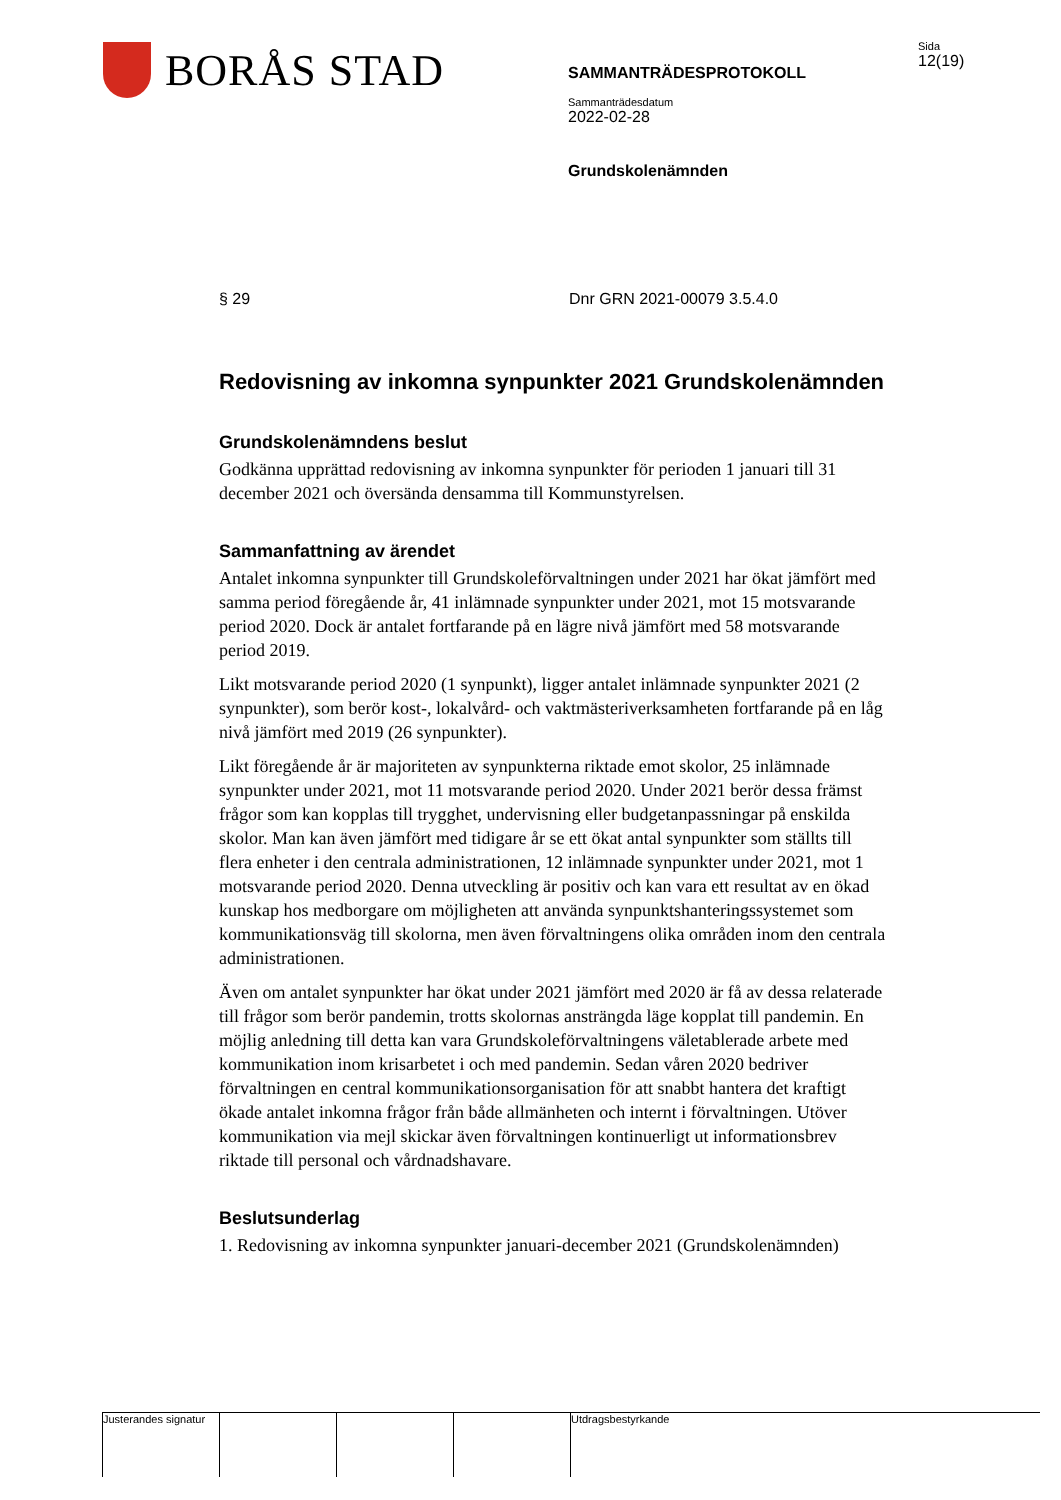BORÅS STAD
SAMMANTRÄDESPROTOKOLL
Sammanträdesdatum
2022-02-28
Grundskolenämnden
Sida
12(19)
§ 29 Dnr GRN 2021-00079 3.5.4.0
Redovisning av inkomna synpunkter 2021 Grundskolenämnden
Grundskolenämndens beslut
Godkänna upprättad redovisning av inkomna synpunkter för perioden 1 januari till 31 december 2021 och översända densamma till Kommunstyrelsen.
Sammanfattning av ärendet
Antalet inkomna synpunkter till Grundskoleförvaltningen under 2021 har ökat jämfört med samma period föregående år, 41 inlämnade synpunkter under 2021, mot 15 motsvarande period 2020. Dock är antalet fortfarande på en lägre nivå jämfört med 58 motsvarande period 2019.
Likt motsvarande period 2020 (1 synpunkt), ligger antalet inlämnade synpunkter 2021 (2 synpunkter), som berör kost-, lokalvård- och vaktmästeriverksamheten fortfarande på en låg nivå jämfört med 2019 (26 synpunkter).
Likt föregående år är majoriteten av synpunkterna riktade emot skolor, 25 inlämnade synpunkter under 2021, mot 11 motsvarande period 2020. Under 2021 berör dessa främst frågor som kan kopplas till trygghet, undervisning eller budgetanpassningar på enskilda skolor. Man kan även jämfört med tidigare år se ett ökat antal synpunkter som ställts till flera enheter i den centrala administrationen, 12 inlämnade synpunkter under 2021, mot 1 motsvarande period 2020. Denna utveckling är positiv och kan vara ett resultat av en ökad kunskap hos medborgare om möjligheten att använda synpunktshanteringssystemet som kommunikationsväg till skolorna, men även förvaltningens olika områden inom den centrala administrationen.
Även om antalet synpunkter har ökat under 2021 jämfört med 2020 är få av dessa relaterade till frågor som berör pandemin, trotts skolornas ansträngda läge kopplat till pandemin. En möjlig anledning till detta kan vara Grundskoleförvaltningens väletablerade arbete med kommunikation inom krisarbetet i och med pandemin. Sedan våren 2020 bedriver förvaltningen en central kommunikationsorganisation för att snabbt hantera det kraftigt ökade antalet inkomna frågor från både allmänheten och internt i förvaltningen. Utöver kommunikation via mejl skickar även förvaltningen kontinuerligt ut informationsbrev riktade till personal och vårdnadshavare.
Beslutsunderlag
1. Redovisning av inkomna synpunkter januari-december 2021 (Grundskolenämnden)
Justerandes signatur
Utdragsbestyrkande